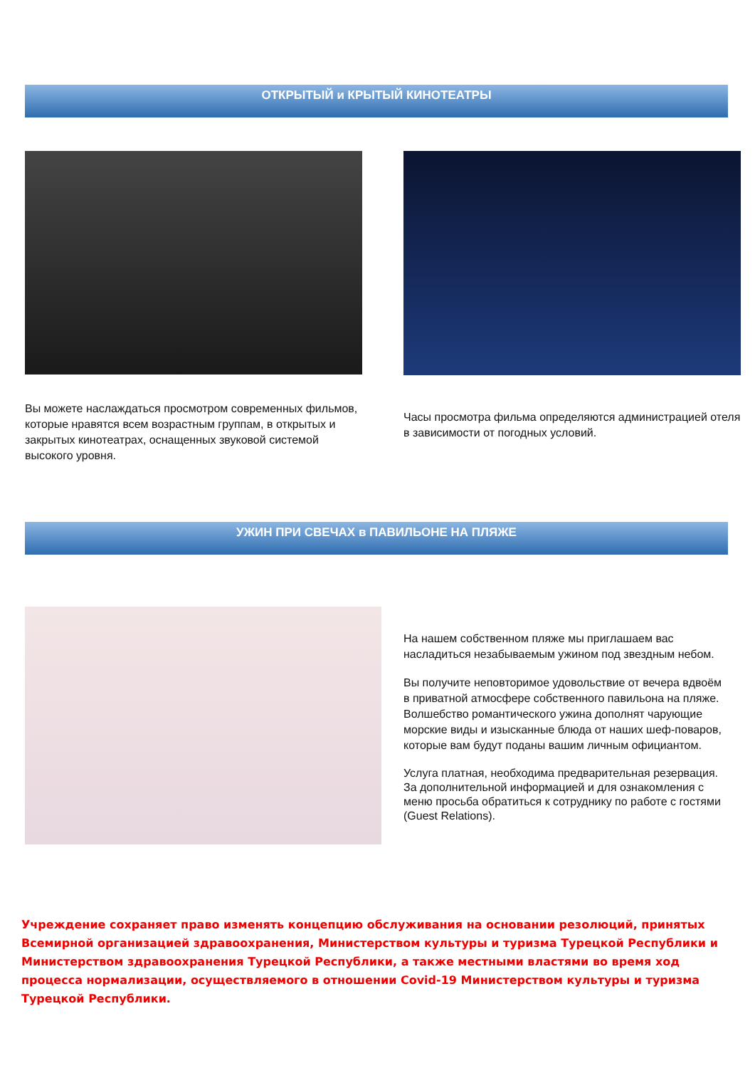ОТКРЫТЫЙ и КРЫТЫЙ КИНОТЕАТРЫ
Вы можете наслаждаться просмотром современных фильмов, которые нравятся всем возрастным группам, в открытых и закрытых кинотеатрах, оснащенных звуковой системой высокого уровня.
Часы просмотра фильма определяются администрацией отеля в зависимости от погодных условий.
УЖИН ПРИ СВЕЧАХ в ПАВИЛЬОНЕ НА ПЛЯЖЕ
На нашем собственном пляже мы приглашаем вас насладиться незабываемым ужином под звездным небом.
Вы получите неповторимое удовольствие от вечера вдвоём в приватной атмосфере собственного павильона на пляже. Волшебство романтического ужина дополнят чарующие морские виды и изысканные блюда от наших шеф-поваров, которые вам будут поданы вашим личным официантом.
Услуга платная, необходима предварительная резервация. За дополнительной информацией и для ознакомления с меню просьба обратиться к сотруднику по работе с гостями (Guest Relations).
Учреждение сохраняет право изменять концепцию обслуживания на основании резолюций, принятых Всемирной организацией здравоохранения, Министерством культуры и туризма Турецкой Республики и Министерством здравоохранения Турецкой Республики, а также местными властями во время ход процесса нормализации, осуществляемого в отношении Covid-19 Министерством культуры и туризма Турецкой Республики.